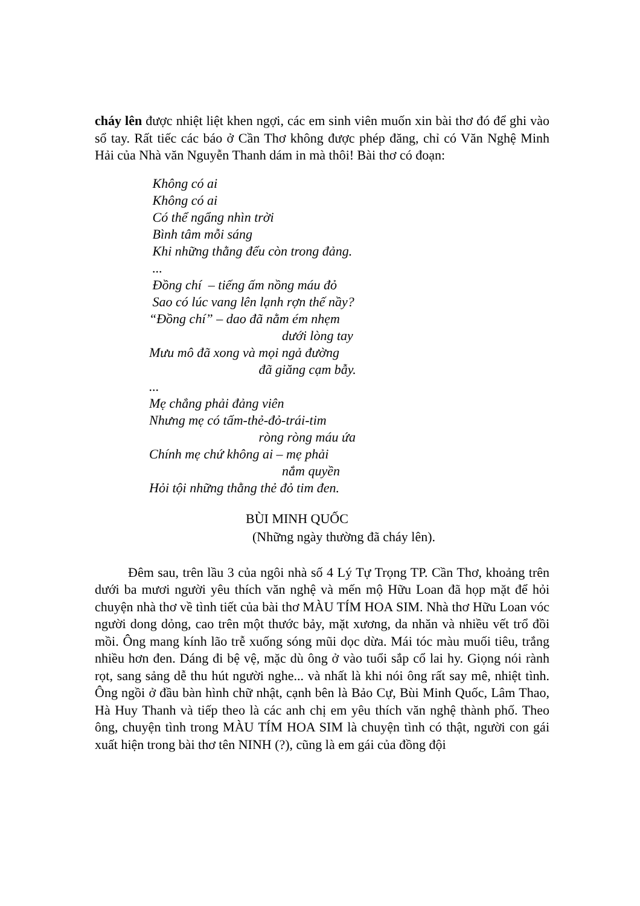cháy lên được nhiệt liệt khen ngợi, các em sinh viên muốn xin bài thơ đó để ghi vào sổ tay. Rất tiếc các báo ở Cần Thơ không được phép đăng, chỉ có Văn Nghệ Minh Hải của Nhà văn Nguyễn Thanh dám in mà thôi! Bài thơ có đoạn:
Không có ai
Không có ai
Có thể ngẩng nhìn trời
Bình tâm mỗi sáng
Khi những thằng đểu còn trong đảng.
...
Đồng chí – tiếng ấm nồng máu đỏ
Sao có lúc vang lên lạnh rợn thế nầy?
“Đồng chí” – dao đã nằm ém nhẹm
dưới lòng tay
Mưu mô đã xong và mọi ngả đường
đã giăng cạm bẫy.
...
Mẹ chẳng phải đảng viên
Nhưng mẹ có tấm-thẻ-đỏ-trái-tim
ròng ròng máu ứa
Chính mẹ chứ không ai – mẹ phải
nắm quyền
Hỏi tội những thằng thẻ đỏ tim đen.
BÙI MINH QUỐC
(Những ngày thường đã cháy lên).
Đêm sau, trên lầu 3 của ngôi nhà số 4 Lý Tự Trọng TP. Cần Thơ, khoảng trên dưới ba mươi người yêu thích văn nghệ và mến mộ Hữu Loan đã họp mặt để hỏi chuyện nhà thơ về tình tiết của bài thơ MÀU TÍM HOA SIM. Nhà thơ Hữu Loan vóc người dong dỏng, cao trên một thước bảy, mặt xương, da nhăn và nhiều vết trổ đồi mồi. Ông mang kính lão trễ xuống sóng mũi dọc dừa. Mái tóc màu muối tiêu, trắng nhiều hơn đen. Dáng đi bệ vệ, mặc dù ông ở vào tuổi sắp cổ lai hy. Giọng nói rành rọt, sang sảng dễ thu hút người nghe... và nhất là khi nói ông rất say mê, nhiệt tình. Ông ngồi ở đầu bàn hình chữ nhật, cạnh bên là Bảo Cự, Bùi Minh Quốc, Lâm Thao, Hà Huy Thanh và tiếp theo là các anh chị em yêu thích văn nghệ thành phố. Theo ông, chuyện tình trong MÀU TÍM HOA SIM là chuyện tình có thật, người con gái xuất hiện trong bài thơ tên NINH (?), cũng là em gái của đồng đội